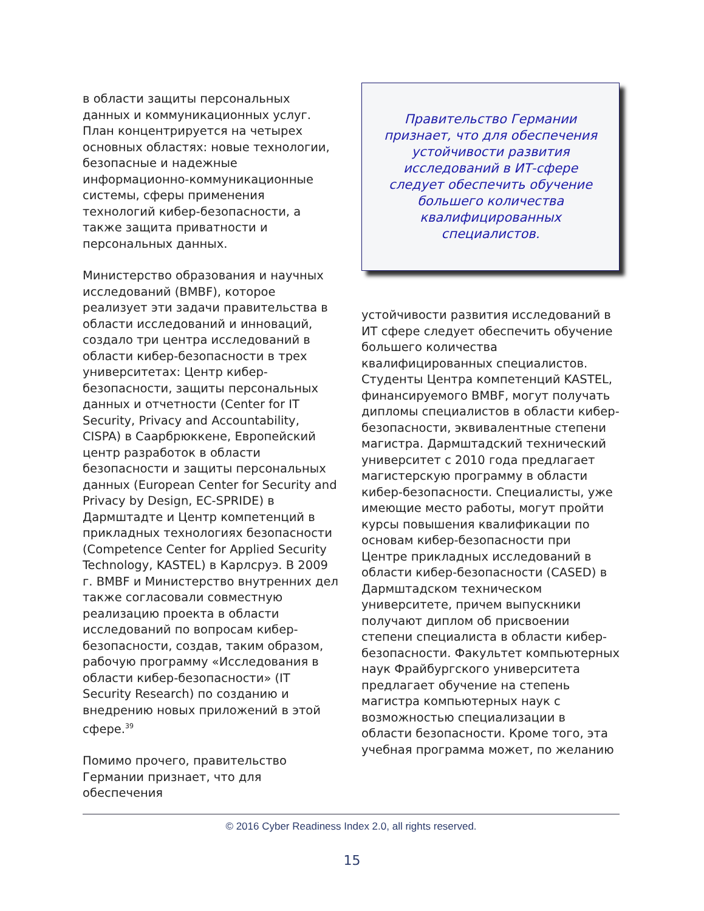в области защиты персональных данных и коммуникационных услуг. План концентрируется на четырех основных областях: новые технологии, безопасные и надежные информационно-коммуникационные системы, сферы применения технологий кибер-безопасности, а также защита приватности и персональных данных.
Министерство образования и научных исследований (BMBF), которое реализует эти задачи правительства в области исследований и инноваций, создало три центра исследований в области кибер-безопасности в трех университетах: Центр кибер-безопасности, защиты персональных данных и отчетности (Center for IT Security, Privacy and Accountability, CISPA) в Саарбрюккене, Европейский центр разработок в области безопасности и защиты персональных данных (European Center for Security and Privacy by Design, EC-SPRIDE) в Дармштадте и Центр компетенций в прикладных технологиях безопасности (Competence Center for Applied Security Technology, KASTEL) в Карлсруэ. В 2009 г. BMBF и Министерство внутренних дел также согласовали совместную реализацию проекта в области исследований по вопросам кибер-безопасности, создав, таким образом, рабочую программу «Исследования в области кибер-безопасности» (IT Security Research) по созданию и внедрению новых приложений в этой сфере.<sup>39</sup>
Помимо прочего, правительство Германии признает, что для обеспечения
Правительство Германии признает, что для обеспечения устойчивости развития исследований в ИТ-сфере следует обеспечить обучение большего количества квалифицированных специалистов.
устойчивости развития исследований в ИТ сфере следует обеспечить обучение большего количества квалифицированных специалистов. Студенты Центра компетенций KASTEL, финансируемого BMBF, могут получать дипломы специалистов в области кибер-безопасности, эквивалентные степени магистра. Дармштадский технический университет с 2010 года предлагает магистерскую программу в области кибер-безопасности. Специалисты, уже имеющие место работы, могут пройти курсы повышения квалификации по основам кибер-безопасности при Центре прикладных исследований в области кибер-безопасности (CASED) в Дармштадском техническом университете, причем выпускники получают диплом об присвоении степени специалиста в области кибер-безопасности. Факультет компьютерных наук Фрайбургского университета предлагает обучение на степень магистра компьютерных наук с возможностью специализации в области безопасности. Кроме того, эта учебная программа может, по желанию
© 2016 Cyber Readiness Index 2.0, all rights reserved.
15